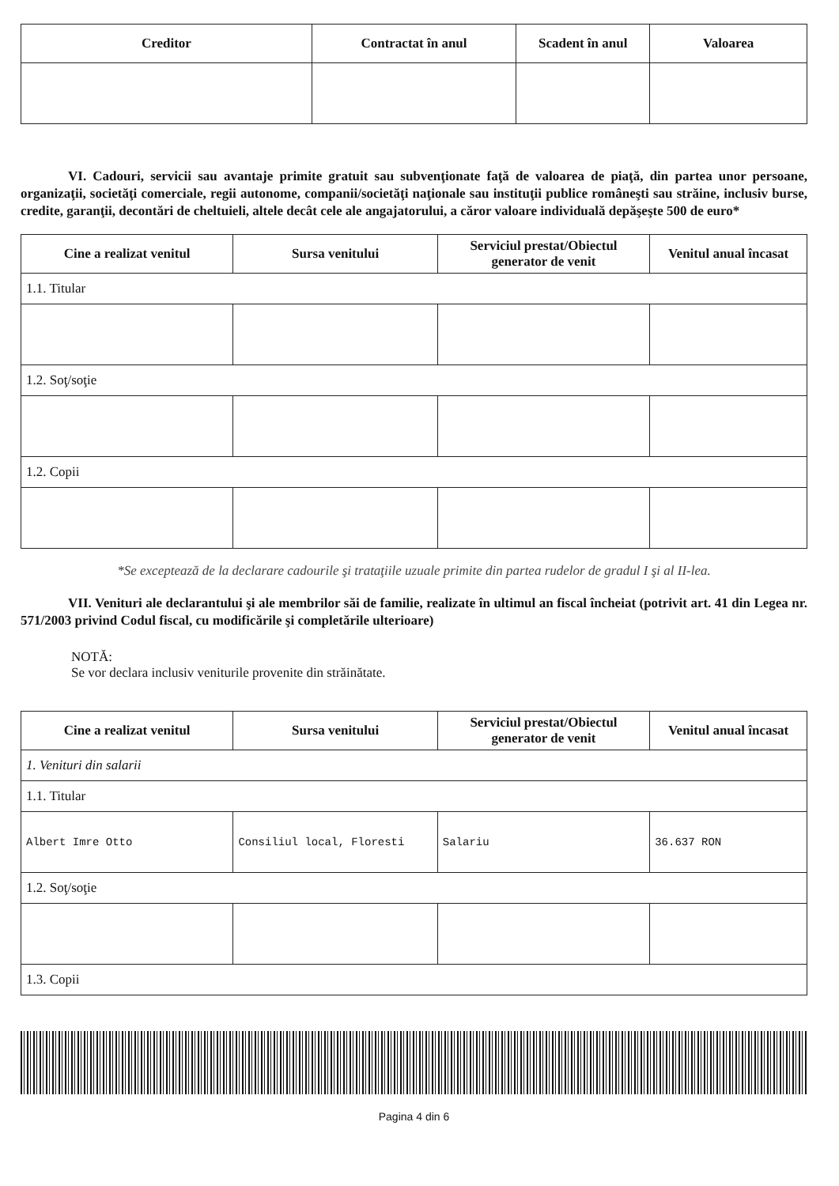| Creditor | Contractat în anul | Scadent în anul | Valoarea |
| --- | --- | --- | --- |
VI. Cadouri, servicii sau avantaje primite gratuit sau subvenţionate faţă de valoarea de piaţă, din partea unor persoane, organizaţii, societăţi comerciale, regii autonome, companii/societăţi naţionale sau instituţii publice româneşti sau străine, inclusiv burse, credite, garanţii, decontări de cheltuieli, altele decât cele ale angajatorului, a căror valoare individuală depăşeşte 500 de euro*
| Cine a realizat venitul | Sursa venitului | Serviciul prestat/Obiectul generator de venit | Venitul anual încasat |
| --- | --- | --- | --- |
| 1.1. Titular | | | |
| 1.2. Soţ/soţie | | | |
| 1.2. Copii | | | |
*Se exceptează de la declarare cadourile şi trataţiile uzuale primite din partea rudelor de gradul I şi al II-lea.
VII. Venituri ale declarantului şi ale membrilor săi de familie, realizate în ultimul an fiscal încheiat (potrivit art. 41 din Legea nr. 571/2003 privind Codul fiscal, cu modificările şi completările ulterioare)
NOTĂ:
Se vor declara inclusiv veniturile provenite din străinătate.
| Cine a realizat venitul | Sursa venitului | Serviciul prestat/Obiectul generator de venit | Venitul anual încasat |
| --- | --- | --- | --- |
| 1. Venituri din salarii | | | |
| 1.1. Titular | | | |
| Albert Imre Otto | Consiliul local, Floresti | Salariu | 36.637 RON |
| 1.2. Soţ/soţie | | | |
| 1.3. Copii | | | |
Pagina 4 din 6